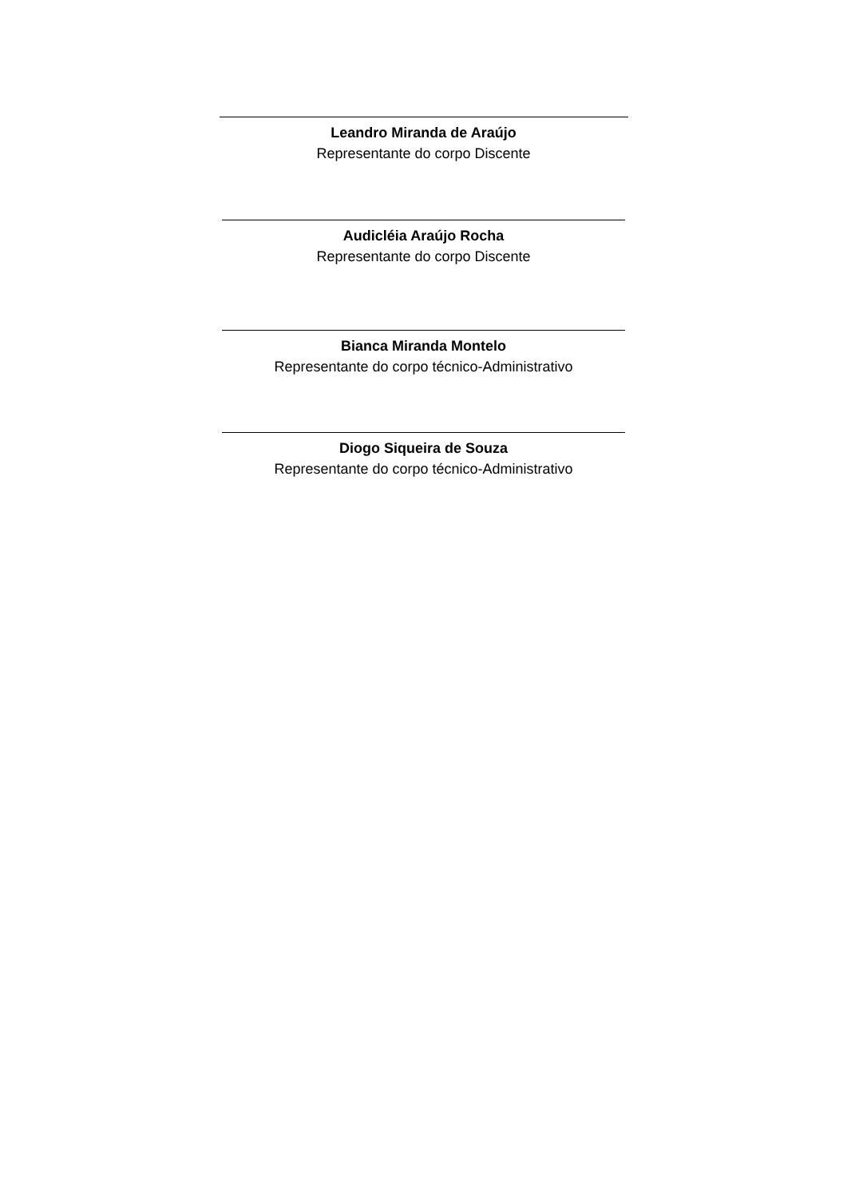Leandro Miranda de Araújo
Representante do corpo Discente
Audicléia Araújo Rocha
Representante do corpo Discente
Bianca Miranda Montelo
Representante do corpo técnico-Administrativo
Diogo Siqueira de Souza
Representante do corpo técnico-Administrativo